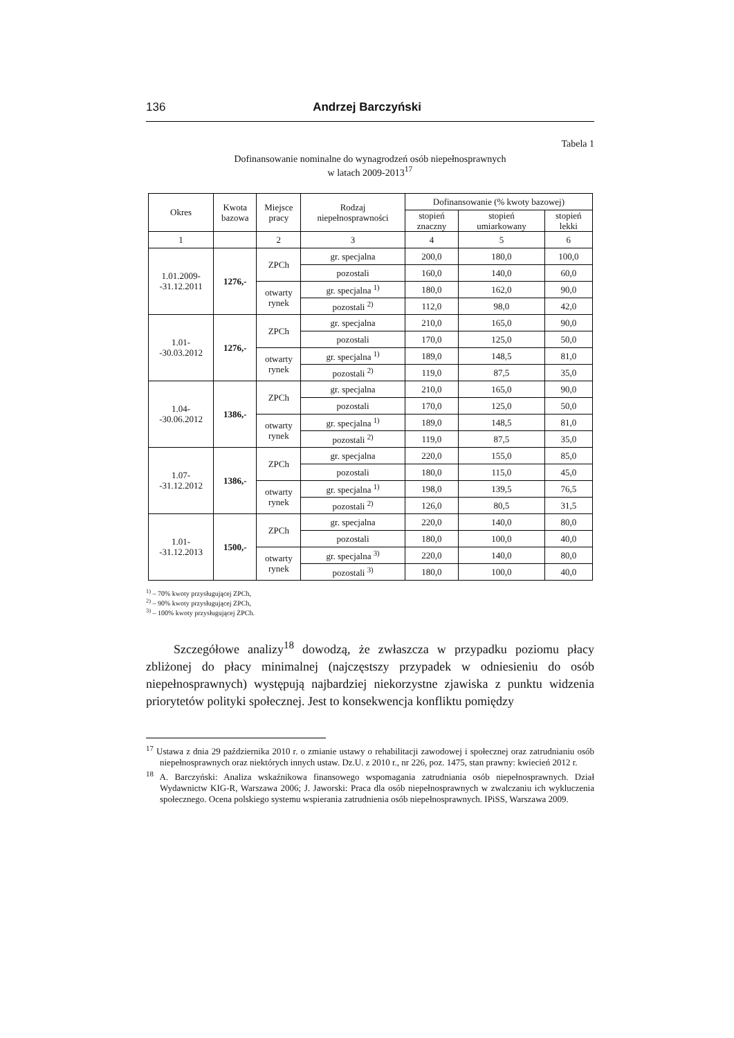136 Andrzej Barczyński
Tabela 1
Dofinansowanie nominalne do wynagrodzeń osób niepełnosprawnych
w latach 2009-2013<sup>17</sup>
| Okres | Kwota bazowa | Miejsce pracy | Rodzaj niepełnosprawności | Dofinansowanie (% kwoty bazowej) | | |
| --- | --- | --- | --- | --- | --- | --- |
| | | | | stopień znaczny | stopień umiarkowany | stopień lekki |
| 1 | | 2 | 3 | 4 | 5 | 6 |
| 1.01.2009- -31.12.2011 | 1276,- | ZPCh | gr. specjalna | 200,0 | 180,0 | 100,0 |
| | | | pozostali | 160,0 | 140,0 | 60,0 |
| | | otwarty rynek | gr. specjalna <sup>1)</sup> | 180,0 | 162,0 | 90,0 |
| | | | pozostali <sup>2)</sup> | 112,0 | 98,0 | 42,0 |
| 1.01- -30.03.2012 | 1276,- | ZPCh | gr. specjalna | 210,0 | 165,0 | 90,0 |
| | | | pozostali | 170,0 | 125,0 | 50,0 |
| | | otwarty rynek | gr. specjalna <sup>1)</sup> | 189,0 | 148,5 | 81,0 |
| | | | pozostali <sup>2)</sup> | 119,0 | 87,5 | 35,0 |
| 1.04- -30.06.2012 | 1386,- | ZPCh | gr. specjalna | 210,0 | 165,0 | 90,0 |
| | | | pozostali | 170,0 | 125,0 | 50,0 |
| | | otwarty rynek | gr. specjalna <sup>1)</sup> | 189,0 | 148,5 | 81,0 |
| | | | pozostali <sup>2)</sup> | 119,0 | 87,5 | 35,0 |
| 1.07- -31.12.2012 | 1386,- | ZPCh | gr. specjalna | 220,0 | 155,0 | 85,0 |
| | | | pozostali | 180,0 | 115,0 | 45,0 |
| | | otwarty rynek | gr. specjalna <sup>1)</sup> | 198,0 | 139,5 | 76,5 |
| | | | pozostali <sup>2)</sup> | 126,0 | 80,5 | 31,5 |
| 1.01- -31.12.2013 | 1500,- | ZPCh | gr. specjalna | 220,0 | 140,0 | 80,0 |
| | | | pozostali | 180,0 | 100,0 | 40,0 |
| | | otwarty rynek | gr. specjalna <sup>3)</sup> | 220,0 | 140,0 | 80,0 |
| | | | pozostali <sup>3)</sup> | 180,0 | 100,0 | 40,0 |
<sup>1)</sup> – 70% kwoty przysługującej ZPCh,
<sup>2)</sup> – 90% kwoty przysługującej ZPCh,
<sup>3)</sup> – 100% kwoty przysługującej ZPCh.
Szczegółowe analizy<sup>18</sup> dowodzą, że zwłaszcza w przypadku poziomu płacy zbliżonej do płacy minimalnej (najczęstszy przypadek w odniesieniu do osób niepełnosprawnych) występują najbardziej niekorzystne zjawiska z punktu widzenia priorytetów polityki społecznej. Jest to konsekwencja konfliktu pomiędzy
<sup>17</sup> Ustawa z dnia 29 października 2010 r. o zmianie ustawy o rehabilitacji zawodowej i społecznej oraz zatrudnianiu osób niepełnosprawnych oraz niektórych innych ustaw. Dz.U. z 2010 r., nr 226, poz. 1475, stan prawny: kwiecień 2012 r.
<sup>18</sup> A. Barczyński: Analiza wskaźnikowa finansowego wspomagania zatrudniania osób niepełnosprawnych. Dział Wydawnictw KIG-R, Warszawa 2006; J. Jaworski: Praca dla osób niepełnosprawnych w zwalczaniu ich wykluczenia społecznego. Ocena polskiego systemu wspierania zatrudnienia osób niepełnosprawnych. IPiSS, Warszawa 2009.